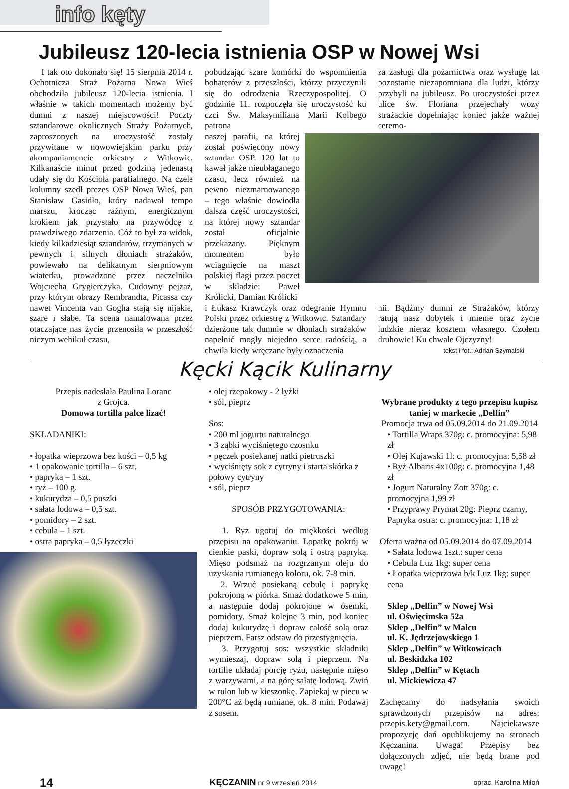info kęty
Jubileusz 120-lecia istnienia OSP w Nowej Wsi
I tak oto dokonało się! 15 sierpnia 2014 r. Ochotnicza Straż Pożarna Nowa Wieś obchodziła jubileusz 120-lecia istnienia. I właśnie w takich momentach możemy być dumni z naszej miejscowości! Poczty sztandarowe okolicznych Straży Pożarnych, zaproszonych na uroczystość zostały przywitane w nowowiejskim parku przy akompaniamencie orkiestry z Witkowic. Kilkanaście minut przed godziną jedenastą udały się do Kościoła parafialnego. Na czele kolumny szedł prezes OSP Nowa Wieś, pan Stanisław Gasidło, który nadawał tempo marszu, krocząc raźnym, energicznym krokiem jak przystało na przywódcę z prawdziwego zdarzenia. Cóż to był za widok, kiedy kilkadziesiąt sztandarów, trzymanych w pewnych i silnych dłoniach strażaków, powiewało na delikatnym sierpniowym wiaterku, prowadzone przez naczelnika Wojciecha Grygierczyka. Cudowny pejzaż, przy którym obrazy Rembrandta, Picassa czy nawet Vincenta van Gogha stają się nijakie, szare i słabe. Ta scena namalowana przez otaczające nas życie przenosiła w przeszłość niczym wehikuł czasu,
pobudzając szare komórki do wspomnienia bohaterów z przeszłości, którzy przyczynili się do odrodzenia Rzeczypospolitej. O godzinie 11. rozpoczęła się uroczystość ku czci Św. Maksymiliana Marii Kolbego patrona
za zasługi dla pożarnictwa oraz wysługę lat pozostanie niezapomniana dla ludzi, którzy przybyli na jubileusz. Po uroczystości przez ulice św. Floriana przejechały wozy strażackie dopełniając koniec jakże ważnej ceremo-
naszej parafii, na której został poświęcony nowy sztandar OSP. 120 lat to kawał jakże nieubłaganego czasu, lecz również na pewno niezmarnowanego – tego właśnie dowiodła dalsza część uroczystości, na której nowy sztandar został oficjalnie przekazany. Pięknym momentem było wciągnięcie na maszt polskiej flagi przez poczet w składzie: Paweł Królicki, Damian Królicki
i Łukasz Krawczyk oraz odegranie Hymnu Polski przez orkiestrę z Witkowic. Sztandary dzierżone tak dumnie w dłoniach strażaków napełnić mogły niejedno serce radością, a chwila kiedy wręczane były oznaczenia
nii. Bądźmy dumni ze Strażaków, którzy ratują nasz dobytek i mienie oraz życie ludzkie nieraz kosztem własnego. Czołem druhowie! Ku chwale Ojczyzny!
tekst i fot.: Adrian Szymalski
Kęcki Kącik Kulinarny
Przepis nadesłała Paulina Loranc
z Grojca.
Domowa tortilla palce lizać!
SKŁADANIKI:
• łopatka wieprzowa bez kości – 0,5 kg
• 1 opakowanie tortilla – 6 szt.
• papryka – 1 szt.
• ryż – 100 g.
• kukurydza – 0,5 puszki
• sałata lodowa – 0,5 szt.
• pomidory – 2 szt.
• cebula – 1 szt.
• ostra papryka – 0,5 łyżeczki
• olej rzepakowy - 2 łyżki
• sól, pieprz
Sos:
• 200 ml jogurtu naturalnego
• 3 ząbki wyciśniętego czosnku
• pęczek posiekanej natki pietruszki
• wyciśnięty sok z cytryny i starta skórka z połowy cytryny
• sól, pieprz
SPOSÓB PRZYGOTOWANIA:
1. Ryż ugotuj do miękkości według przepisu na opakowaniu. Łopatkę pokrój w cienkie paski, dopraw solą i ostrą papryką. Mięso podsmaż na rozgrzanym oleju do uzyskania rumianego koloru, ok. 7-8 min.
2. Wrzuć posiekaną cebulę i paprykę pokrojoną w piórka. Smaż dodatkowe 5 min, a następnie dodaj pokrojone w ósemki, pomidory. Smaż kolejne 3 min, pod koniec dodaj kukurydzę i dopraw całość solą oraz pieprzem. Farsz odstaw do przestygnięcia.
3. Przygotuj sos: wszystkie składniki wymieszaj, dopraw solą i pieprzem. Na tortille układaj porcję ryżu, następnie mięso z warzywami, a na górę sałatę lodową. Zwiń w rulon lub w kieszonkę. Zapiekaj w piecu w 200°C aż będą rumiane, ok. 8 min. Podawaj z sosem.
Wybrane produkty z tego przepisu kupisz taniej w markecie „Delfin”
Promocja trwa od 05.09.2014 do 21.09.2014
• Tortilla Wraps 370g: c. promocyjna: 5,98 zł
• Olej Kujawski 1l: c. promocyjna: 5,58 zł
• Ryż Albaris 4x100g: c. promocyjna 1,48 zł
• Jogurt Naturalny Zott 370g: c. promocyjna 1,99 zł
• Przyprawy Prymat 20g: Pieprz czarny, Papryka ostra: c. promocyjna: 1,18 zł
Oferta ważna od 05.09.2014 do 07.09.2014
• Sałata lodowa 1szt.: super cena
• Cebula Luz 1kg: super cena
• Łopatka wieprzowa b/k Luz 1kg: super cena
Sklep „Delfin” w Nowej Wsi
ul. Oświęcimska 52a
Sklep „Delfin” w Malcu
ul. K. Jędrzejowskiego 1
Sklep „Delfin” w Witkowicach
ul. Beskidzka 102
Sklep „Delfin” w Kętach
ul. Mickiewicza 47
Zachęcamy do nadsyłania swoich sprawdzonych przepisów na adres: przepis.kety@gmail.com. Najciekawsze propozycję dań opublikujemy na stronach Kęczanina. Uwaga! Przepisy bez dołączonych zdjęć, nie będą brane pod uwagę!
14 KĘCZANIN nr 9 wrzesień 2014 oprac. Karolina Miłoń